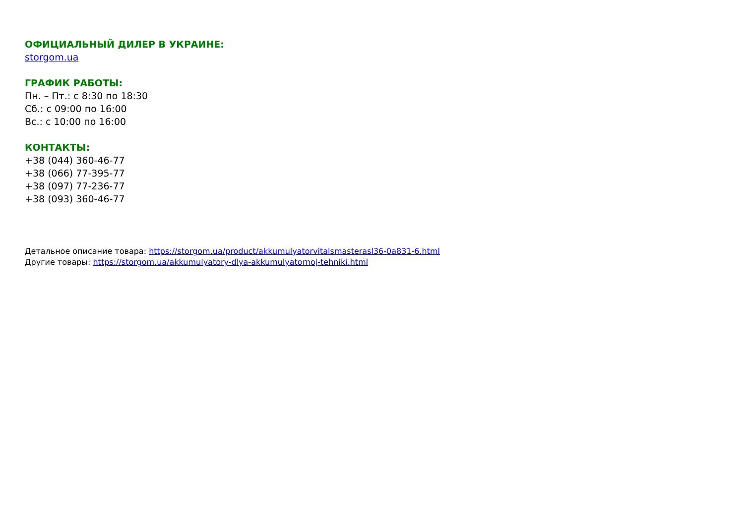ОФИЦИАЛЬНЫЙ ДИЛЕР В УКРАИНЕ:
storgom.ua
ГРАФИК РАБОТЫ:
Пн. – Пт.: с 8:30 по 18:30
Сб.: с 09:00 по 16:00
Вс.: с 10:00 по 16:00
КОНТАКТЫ:
+38 (044) 360-46-77
+38 (066) 77-395-77
+38 (097) 77-236-77
+38 (093) 360-46-77
Детальное описание товара: https://storgom.ua/product/akkumulyatorvitalsmasterasl36-0a831-6.html
Другие товары: https://storgom.ua/akkumulyatory-dlya-akkumulyatornoj-tehniki.html